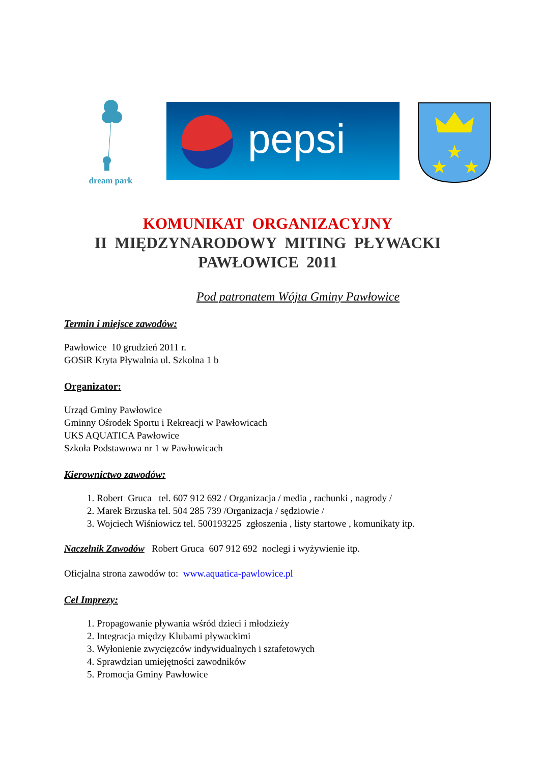dream park
pepsi
★
★
★
KOMUNIKAT ORGANIZACYJNY
II MIĘDZYNARODOWY MITING PŁYWACKI
PAWŁOWICE 2011
Pod patronatem Wójta Gminy Pawłowice
Termin i miejsce zawodów:
Pawłowice 10 grudzień 2011 r.
GOSiR Kryta Pływalnia ul. Szkolna 1 b
Organizator:
Urząd Gminy Pawłowice
Gminny Ośrodek Sportu i Rekreacji w Pawłowicach
UKS AQUATICA Pawłowice
Szkoła Podstawowa nr 1 w Pawłowicach
Kierownictwo zawodów:
1. Robert Gruca tel. 607 912 692 / Organizacja / media , rachunki , nagrody /
2. Marek Brzuska tel. 504 285 739 /Organizacja / sędziowie /
3. Wojciech Wiśniowicz tel. 500193225 zgłoszenia , listy startowe , komunikaty itp.
Naczelnik Zawodów Robert Gruca 607 912 692 noclegi i wyżywienie itp.
Oficjalna strona zawodów to: www.aquatica-pawlowice.pl
Cel Imprezy:
1. Propagowanie pływania wśród dzieci i młodzieży
2. Integracja między Klubami pływackimi
3. Wyłonienie zwycięzców indywidualnych i sztafetowych
4. Sprawdzian umiejętności zawodników
5. Promocja Gminy Pawłowice